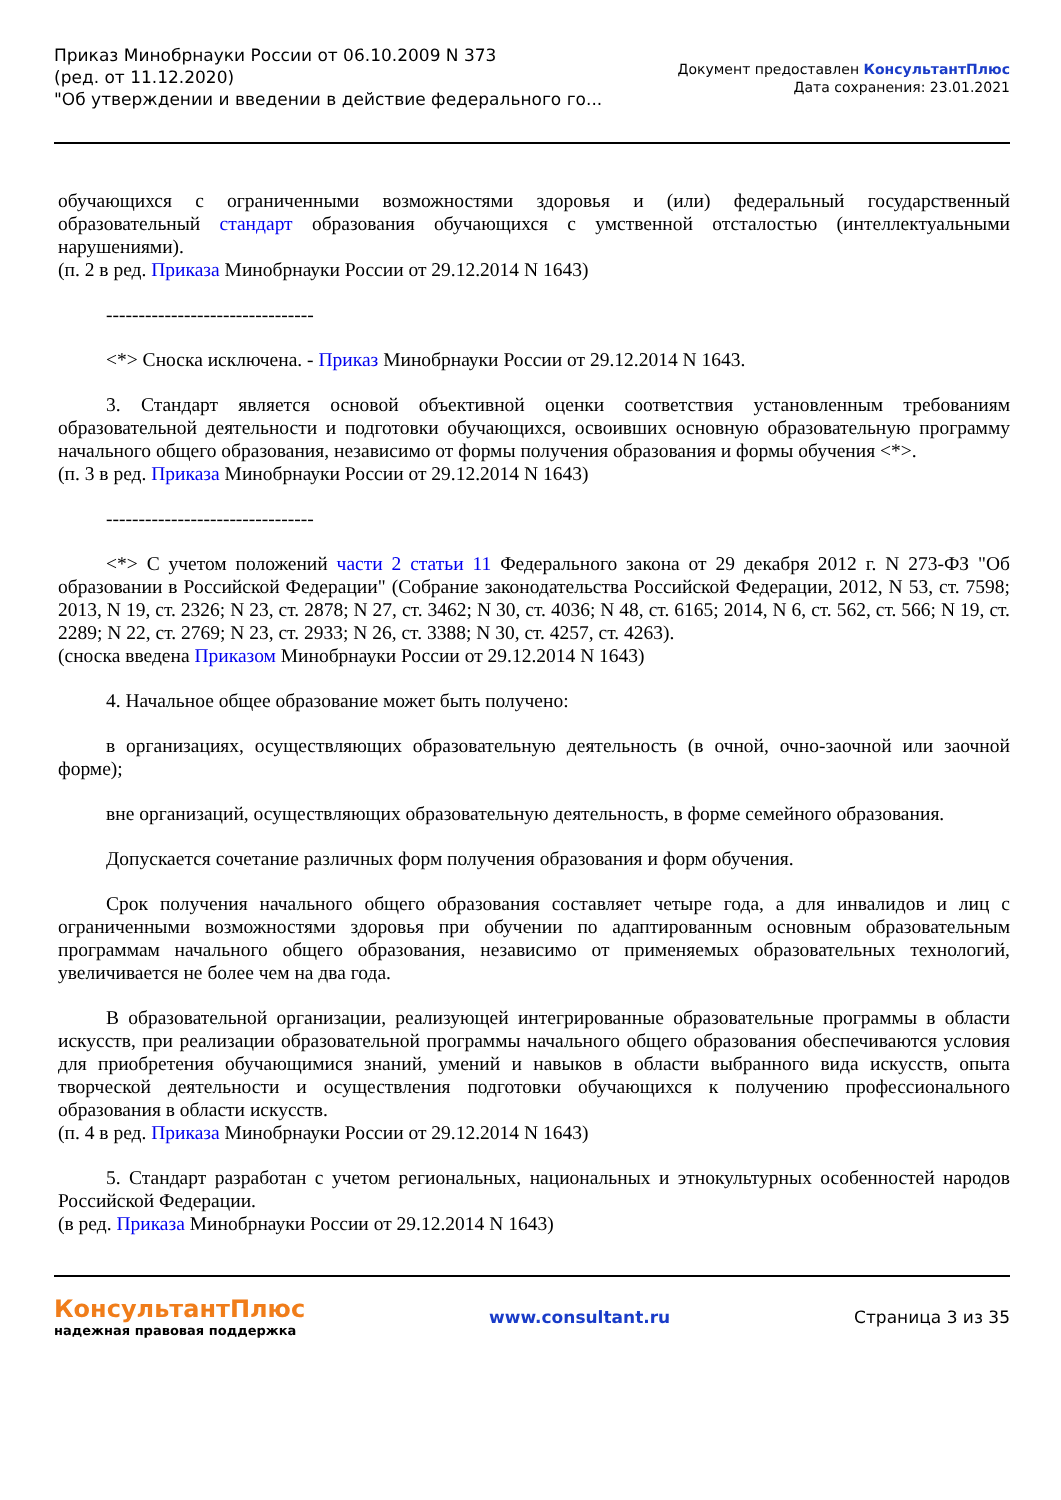Приказ Минобрнауки России от 06.10.2009 N 373
(ред. от 11.12.2020)
"Об утверждении и введении в действие федерального го...
Документ предоставлен КонсультантПлюс
Дата сохранения: 23.01.2021
обучающихся с ограниченными возможностями здоровья и (или) федеральный государственный образовательный стандарт образования обучающихся с умственной отсталостью (интеллектуальными нарушениями).
(п. 2 в ред. Приказа Минобрнауки России от 29.12.2014 N 1643)
--------------------------------
<*> Сноска исключена. - Приказ Минобрнауки России от 29.12.2014 N 1643.
3. Стандарт является основой объективной оценки соответствия установленным требованиям образовательной деятельности и подготовки обучающихся, освоивших основную образовательную программу начального общего образования, независимо от формы получения образования и формы обучения <*>.
(п. 3 в ред. Приказа Минобрнауки России от 29.12.2014 N 1643)
--------------------------------
<*> С учетом положений части 2 статьи 11 Федерального закона от 29 декабря 2012 г. N 273-ФЗ "Об образовании в Российской Федерации" (Собрание законодательства Российской Федерации, 2012, N 53, ст. 7598; 2013, N 19, ст. 2326; N 23, ст. 2878; N 27, ст. 3462; N 30, ст. 4036; N 48, ст. 6165; 2014, N 6, ст. 562, ст. 566; N 19, ст. 2289; N 22, ст. 2769; N 23, ст. 2933; N 26, ст. 3388; N 30, ст. 4257, ст. 4263).
(сноска введена Приказом Минобрнауки России от 29.12.2014 N 1643)
4. Начальное общее образование может быть получено:
в организациях, осуществляющих образовательную деятельность (в очной, очно-заочной или заочной форме);
вне организаций, осуществляющих образовательную деятельность, в форме семейного образования.
Допускается сочетание различных форм получения образования и форм обучения.
Срок получения начального общего образования составляет четыре года, а для инвалидов и лиц с ограниченными возможностями здоровья при обучении по адаптированным основным образовательным программам начального общего образования, независимо от применяемых образовательных технологий, увеличивается не более чем на два года.
В образовательной организации, реализующей интегрированные образовательные программы в области искусств, при реализации образовательной программы начального общего образования обеспечиваются условия для приобретения обучающимися знаний, умений и навыков в области выбранного вида искусств, опыта творческой деятельности и осуществления подготовки обучающихся к получению профессионального образования в области искусств.
(п. 4 в ред. Приказа Минобрнауки России от 29.12.2014 N 1643)
5. Стандарт разработан с учетом региональных, национальных и этнокультурных особенностей народов Российской Федерации.
(в ред. Приказа Минобрнауки России от 29.12.2014 N 1643)
КонсультантПлюс
надежная правовая поддержка
www.consultant.ru Страница 3 из 35